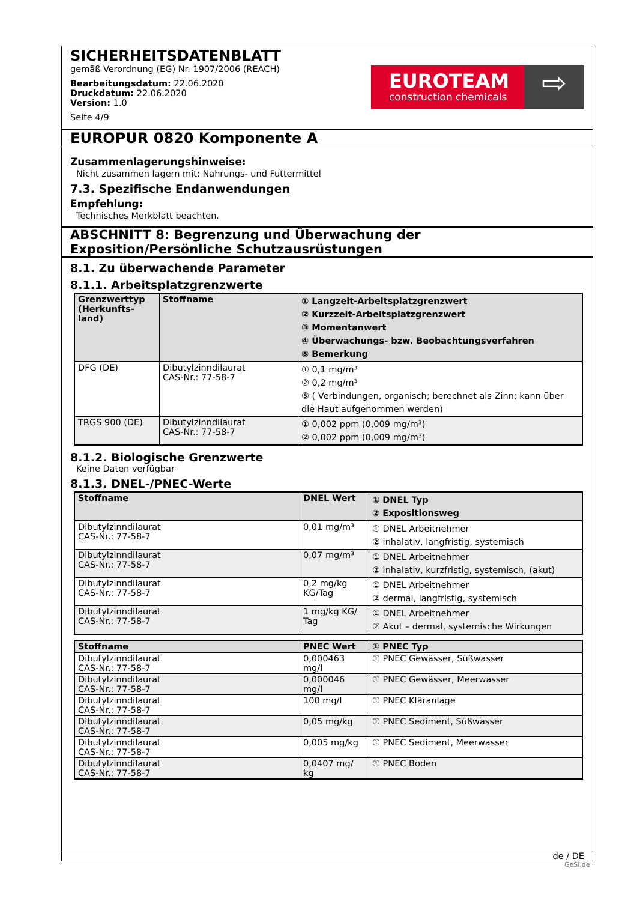SICHERHEITSDATENBLATT
gemäß Verordnung (EG) Nr. 1907/2006 (REACH)
Bearbeitungsdatum: 22.06.2020
Druckdatum: 22.06.2020
Version: 1.0
Seite 4/9
EUROTEAM
construction chemicals
⇨
EUROPUR 0820 Komponente A
Zusammenlagerungshinweise:
Nicht zusammen lagern mit: Nahrungs- und Futtermittel
7.3. Spezifische Endanwendungen
Empfehlung:
Technisches Merkblatt beachten.
ABSCHNITT 8: Begrenzung und Überwachung der Exposition/Persönliche Schutzausrüstungen
8.1. Zu überwachende Parameter
8.1.1. Arbeitsplatzgrenzwerte
| Grenzwerttyp (Herkunfts-land) | Stoffname | ① Langzeit-Arbeitsplatzgrenzwert ② Kurzzeit-Arbeitsplatzgrenzwert ③ Momentanwert ④ Überwachungs- bzw. Beobachtungsverfahren ⑤ Bemerkung |
| --- | --- | --- |
| DFG (DE) | Dibutylzinndilaurat CAS-Nr.: 77-58-7 | ① 0,1 mg/m³ ② 0,2 mg/m³ ⑤ ( Verbindungen, organisch; berechnet als Zinn; kann über die Haut aufgenommen werden) |
| TRGS 900 (DE) | Dibutylzinndilaurat CAS-Nr.: 77-58-7 | ① 0,002 ppm (0,009 mg/m³) ② 0,002 ppm (0,009 mg/m³) |
8.1.2. Biologische Grenzwerte
Keine Daten verfügbar
8.1.3. DNEL-/PNEC-Werte
| Stoffname | DNEL Wert | ① DNEL Typ ② Expositionsweg |
| --- | --- | --- |
| Dibutylzinndilaurat CAS-Nr.: 77-58-7 | 0,01 mg/m³ | ① DNEL Arbeitnehmer ② inhalativ, langfristig, systemisch |
| Dibutylzinndilaurat CAS-Nr.: 77-58-7 | 0,07 mg/m³ | ① DNEL Arbeitnehmer ② inhalativ, kurzfristig, systemisch, (akut) |
| Dibutylzinndilaurat CAS-Nr.: 77-58-7 | 0,2 mg/kg KG/Tag | ① DNEL Arbeitnehmer ② dermal, langfristig, systemisch |
| Dibutylzinndilaurat CAS-Nr.: 77-58-7 | 1 mg/kg KG/ Tag | ① DNEL Arbeitnehmer ② Akut – dermal, systemische Wirkungen |
| Stoffname | PNEC Wert | ① PNEC Typ |
| --- | --- | --- |
| Dibutylzinndilaurat CAS-Nr.: 77-58-7 | 0,000463 mg/l | ① PNEC Gewässer, Süßwasser |
| Dibutylzinndilaurat CAS-Nr.: 77-58-7 | 0,000046 mg/l | ① PNEC Gewässer, Meerwasser |
| Dibutylzinndilaurat CAS-Nr.: 77-58-7 | 100 mg/l | ① PNEC Kläranlage |
| Dibutylzinndilaurat CAS-Nr.: 77-58-7 | 0,05 mg/kg | ① PNEC Sediment, Süßwasser |
| Dibutylzinndilaurat CAS-Nr.: 77-58-7 | 0,005 mg/kg | ① PNEC Sediment, Meerwasser |
| Dibutylzinndilaurat CAS-Nr.: 77-58-7 | 0,0407 mg/ kg | ① PNEC Boden |
de / DE
GeSi.de